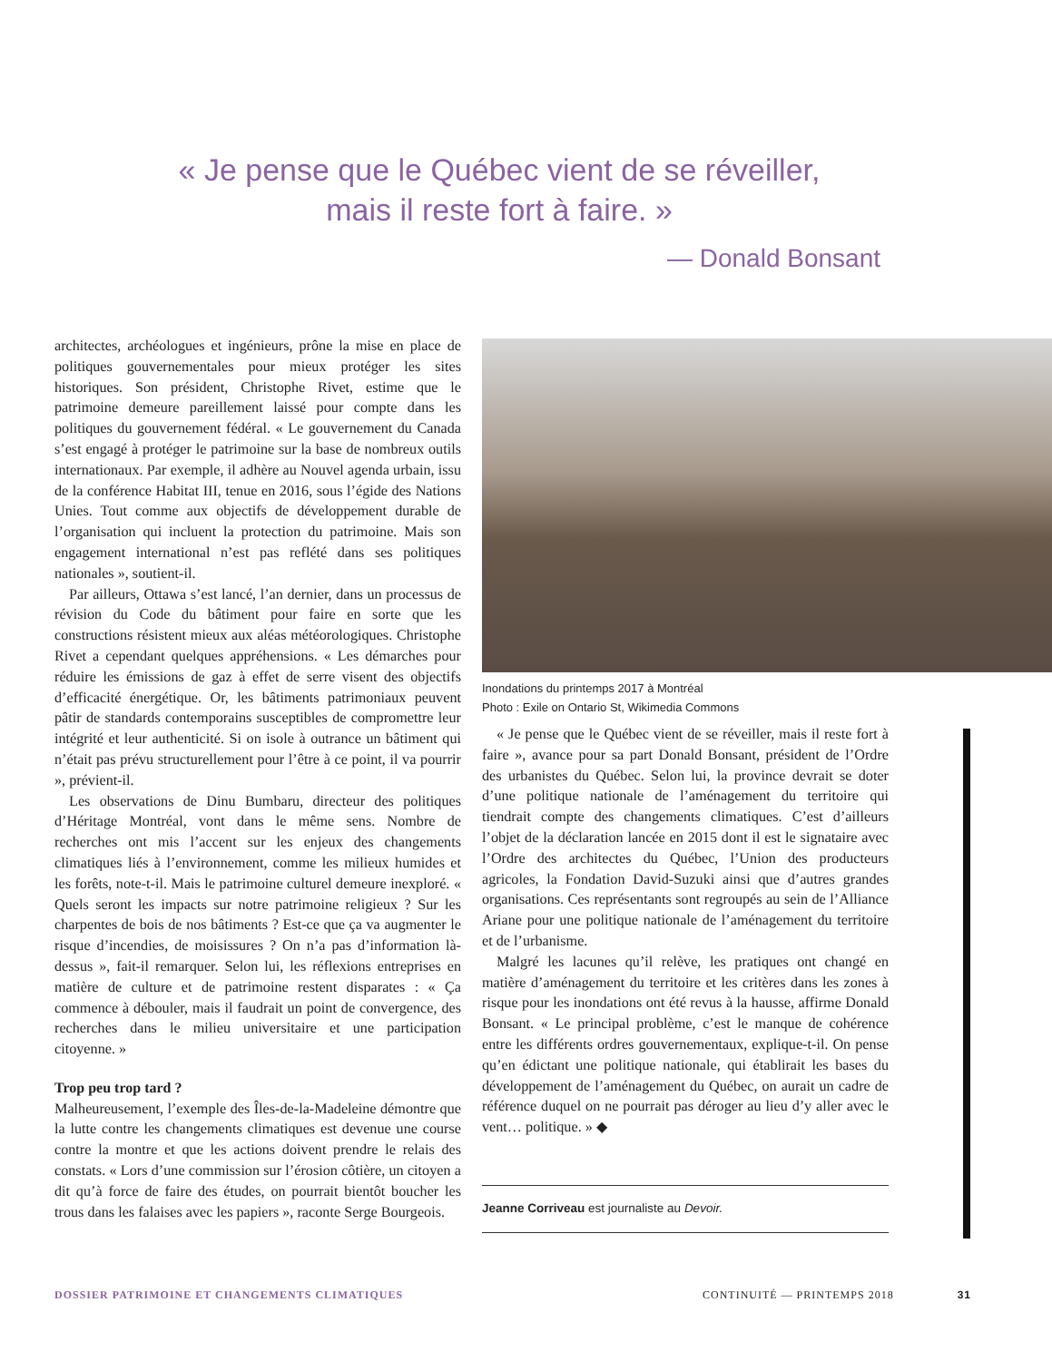« Je pense que le Québec vient de se réveiller,
mais il reste fort à faire. »
— Donald Bonsant
architectes, archéologues et ingénieurs, prône la mise en place de politiques gouvernementales pour mieux protéger les sites historiques. Son président, Christophe Rivet, estime que le patrimoine demeure pareillement laissé pour compte dans les politiques du gouvernement fédéral. « Le gouvernement du Canada s’est engagé à protéger le patrimoine sur la base de nombreux outils internationaux. Par exemple, il adhère au Nouvel agenda urbain, issu de la conférence Habitat III, tenue en 2016, sous l’égide des Nations Unies. Tout comme aux objectifs de développement durable de l’organisation qui incluent la protection du patrimoine. Mais son engagement international n’est pas reflété dans ses politiques nationales », soutient-il.
Par ailleurs, Ottawa s’est lancé, l’an dernier, dans un processus de révision du Code du bâtiment pour faire en sorte que les constructions résistent mieux aux aléas météorologiques. Christophe Rivet a cependant quelques appréhensions. « Les démarches pour réduire les émissions de gaz à effet de serre visent des objectifs d’efficacité énergétique. Or, les bâtiments patrimoniaux peuvent pâtir de standards contemporains susceptibles de compromettre leur intégrité et leur authenticité. Si on isole à outrance un bâtiment qui n’était pas prévu structurellement pour l’être à ce point, il va pourrir », prévient-il.
Les observations de Dinu Bumbaru, directeur des politiques d’Héritage Montréal, vont dans le même sens. Nombre de recherches ont mis l’accent sur les enjeux des changements climatiques liés à l’environnement, comme les milieux humides et les forêts, note-t-il. Mais le patrimoine culturel demeure inexploré. « Quels seront les impacts sur notre patrimoine religieux ? Sur les charpentes de bois de nos bâtiments ? Est-ce que ça va augmenter le risque d’incendies, de moisissures ? On n’a pas d’information là-dessus », fait-il remarquer. Selon lui, les réflexions entreprises en matière de culture et de patrimoine restent disparates : « Ça commence à débouler, mais il faudrait un point de convergence, des recherches dans le milieu universitaire et une participation citoyenne. »
Trop peu trop tard ?
Malheureusement, l’exemple des Îles-de-la-Madeleine démontre que la lutte contre les changements climatiques est devenue une course contre la montre et que les actions doivent prendre le relais des constats. « Lors d’une commission sur l’érosion côtière, un citoyen a dit qu’à force de faire des études, on pourrait bientôt boucher les trous dans les falaises avec les papiers », raconte Serge Bourgeois.
Inondations du printemps 2017 à Montréal
Photo : Exile on Ontario St, Wikimedia Commons
« Je pense que le Québec vient de se réveiller, mais il reste fort à faire », avance pour sa part Donald Bonsant, président de l’Ordre des urbanistes du Québec. Selon lui, la province devrait se doter d’une politique nationale de l’aménagement du territoire qui tiendrait compte des changements climatiques. C’est d’ailleurs l’objet de la déclaration lancée en 2015 dont il est le signataire avec l’Ordre des architectes du Québec, l’Union des producteurs agricoles, la Fondation David-Suzuki ainsi que d’autres grandes organisations. Ces représentants sont regroupés au sein de l’Alliance Ariane pour une politique nationale de l’aménagement du territoire et de l’urbanisme.
Malgré les lacunes qu’il relève, les pratiques ont changé en matière d’aménagement du territoire et les critères dans les zones à risque pour les inondations ont été revus à la hausse, affirme Donald Bonsant. « Le principal problème, c’est le manque de cohérence entre les différents ordres gouvernementaux, explique-t-il. On pense qu’en édictant une politique nationale, qui établirait les bases du développement de l’aménagement du Québec, on aurait un cadre de référence duquel on ne pourrait pas déroger au lieu d’y aller avec le vent… politique. » ◆
Jeanne Corriveau est journaliste au Devoir.
DOSSIER PATRIMOINE ET CHANGEMENTS CLIMATIQUES CONTINUITÉ — PRINTEMPS 2018 31